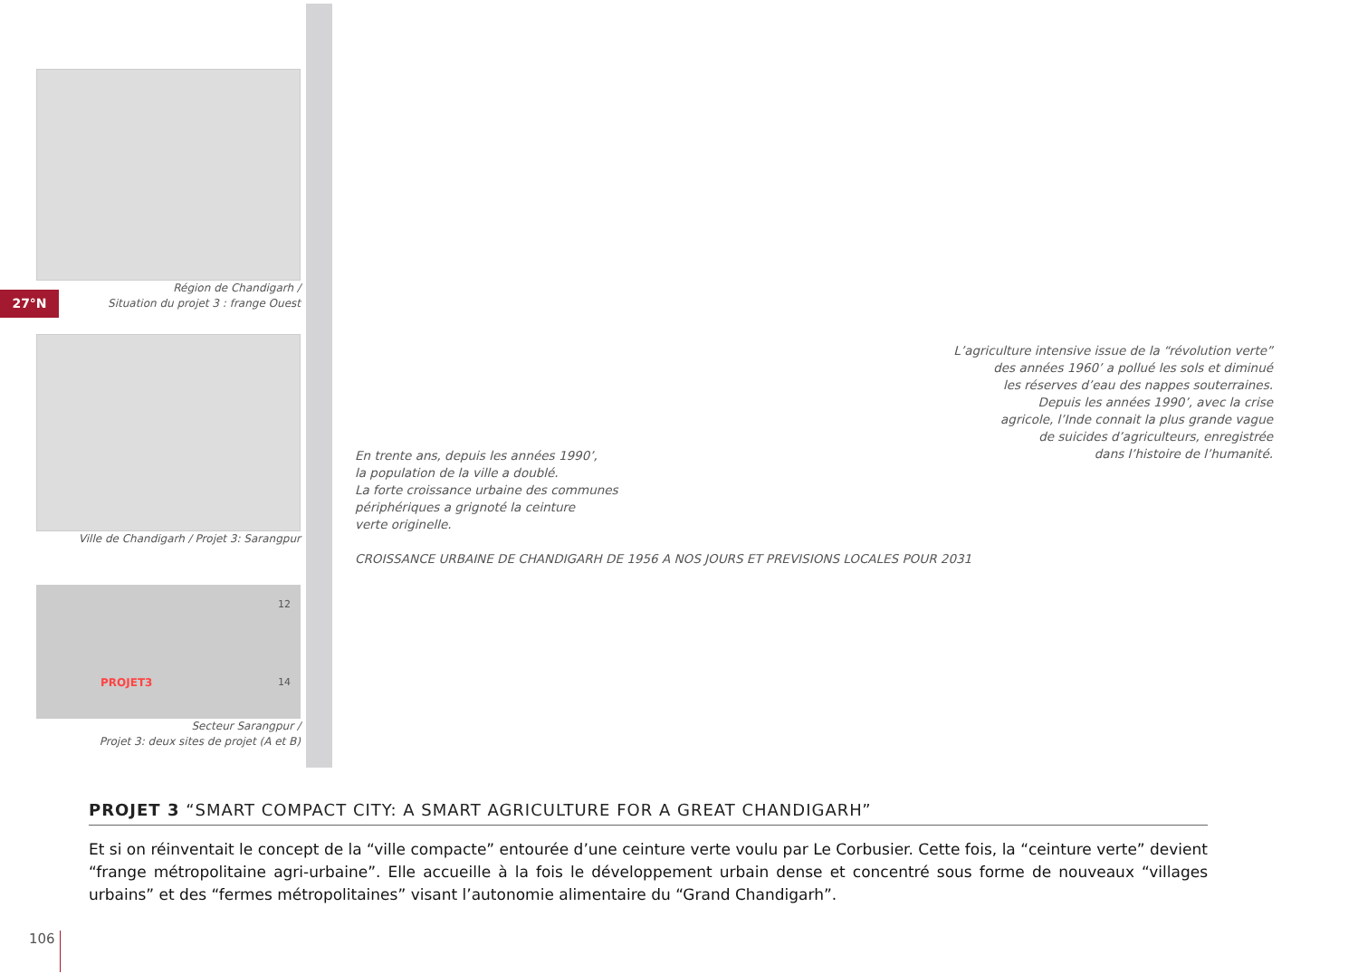27°N
Région de Chandigarh /
Situation du projet 3 : frange Ouest
Ville de Chandigarh / Projet 3: Sarangpur
PROJET3
12
14
Secteur Sarangpur /
Projet 3: deux sites de projet (A et B)
En trente ans, depuis les années 1990’,
la population de la ville a doublé.
La forte croissance urbaine des communes
périphériques a grignoté la ceinture
verte originelle.
CROISSANCE URBAINE DE CHANDIGARH DE 1956 A NOS JOURS ET PREVISIONS LOCALES POUR 2031
L’agriculture intensive issue de la “révolution verte”
des années 1960’ a pollué les sols et diminué
les réserves d’eau des nappes souterraines.
Depuis les années 1990’, avec la crise
agricole, l’Inde connait la plus grande vague
de suicides d’agriculteurs, enregistrée
dans l’histoire de l’humanité.
PROJET 3 “SMART COMPACT CITY: A SMART AGRICULTURE FOR A GREAT CHANDIGARH”
Et si on réinventait le concept de la “ville compacte” entourée d’une ceinture verte voulu par Le Corbusier. Cette fois, la “ceinture verte” devient “frange métropolitaine agri-urbaine”. Elle accueille à la fois le développement urbain dense et concentré sous forme de nouveaux “villages urbains” et des “fermes métropolitaines” visant l’autonomie alimentaire du “Grand Chandigarh”.
106